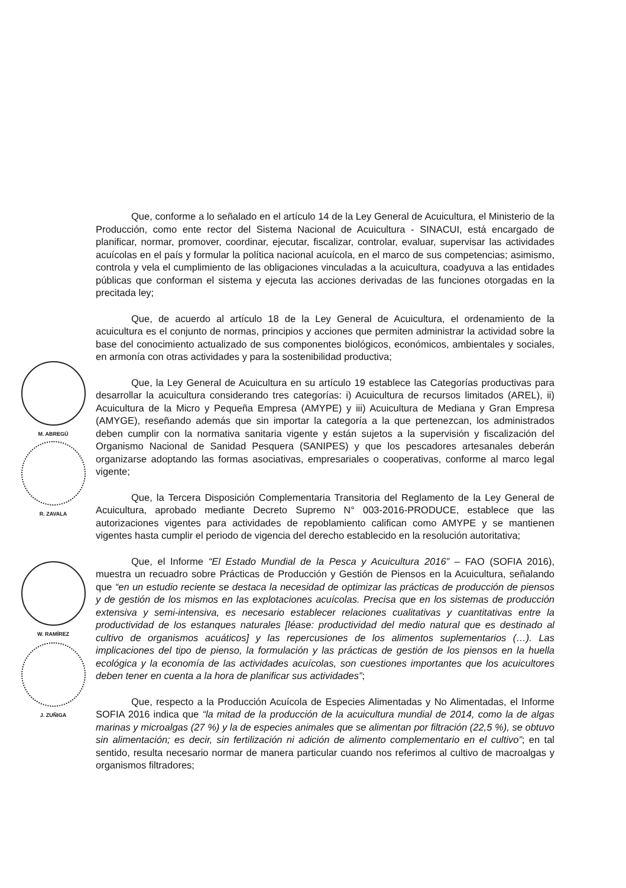M. ABREGÚ
R. ZAVALA
W. RAMÍREZ
J. ZUÑIGA
Que, conforme a lo señalado en el artículo 14 de la Ley General de Acuicultura, el Ministerio de la Producción, como ente rector del Sistema Nacional de Acuicultura - SINACUI, está encargado de planificar, normar, promover, coordinar, ejecutar, fiscalizar, controlar, evaluar, supervisar las actividades acuícolas en el país y formular la política nacional acuícola, en el marco de sus competencias; asimismo, controla y vela el cumplimiento de las obligaciones vinculadas a la acuicultura, coadyuva a las entidades públicas que conforman el sistema y ejecuta las acciones derivadas de las funciones otorgadas en la precitada ley;
Que, de acuerdo al artículo 18 de la Ley General de Acuicultura, el ordenamiento de la acuicultura es el conjunto de normas, principios y acciones que permiten administrar la actividad sobre la base del conocimiento actualizado de sus componentes biológicos, económicos, ambientales y sociales, en armonía con otras actividades y para la sostenibilidad productiva;
Que, la Ley General de Acuicultura en su artículo 19 establece las Categorías productivas para desarrollar la acuicultura considerando tres categorías: i) Acuicultura de recursos limitados (AREL), ii) Acuicultura de la Micro y Pequeña Empresa (AMYPE) y iii) Acuicultura de Mediana y Gran Empresa (AMYGE), reseñando además que sin importar la categoría a la que pertenezcan, los administrados deben cumplir con la normativa sanitaria vigente y están sujetos a la supervisión y fiscalización del Organismo Nacional de Sanidad Pesquera (SANIPES) y que los pescadores artesanales deberán organizarse adoptando las formas asociativas, empresariales o cooperativas, conforme al marco legal vigente;
Que, la Tercera Disposición Complementaria Transitoria del Reglamento de la Ley General de Acuicultura, aprobado mediante Decreto Supremo N° 003-2016-PRODUCE, establece que las autorizaciones vigentes para actividades de repoblamiento califican como AMYPE y se mantienen vigentes hasta cumplir el periodo de vigencia del derecho establecido en la resolución autoritativa;
Que, el Informe “El Estado Mundial de la Pesca y Acuicultura 2016” – FAO (SOFIA 2016), muestra un recuadro sobre Prácticas de Producción y Gestión de Piensos en la Acuicultura, señalando que “en un estudio reciente se destaca la necesidad de optimizar las prácticas de producción de piensos y de gestión de los mismos en las explotaciones acuícolas. Precisa que en los sistemas de producción extensiva y semi-intensiva, es necesario establecer relaciones cualitativas y cuantitativas entre la productividad de los estanques naturales [léase: productividad del medio natural que es destinado al cultivo de organismos acuáticos] y las repercusiones de los alimentos suplementarios (…). Las implicaciones del tipo de pienso, la formulación y las prácticas de gestión de los piensos en la huella ecológica y la economía de las actividades acuícolas, son cuestiones importantes que los acuicultores deben tener en cuenta a la hora de planificar sus actividades”;
Que, respecto a la Producción Acuícola de Especies Alimentadas y No Alimentadas, el Informe SOFIA 2016 indica que “la mitad de la producción de la acuicultura mundial de 2014, como la de algas marinas y microalgas (27 %) y la de especies animales que se alimentan por filtración (22,5 %), se obtuvo sin alimentación; es decir, sin fertilización ni adición de alimento complementario en el cultivo”; en tal sentido, resulta necesario normar de manera particular cuando nos referimos al cultivo de macroalgas y organismos filtradores;